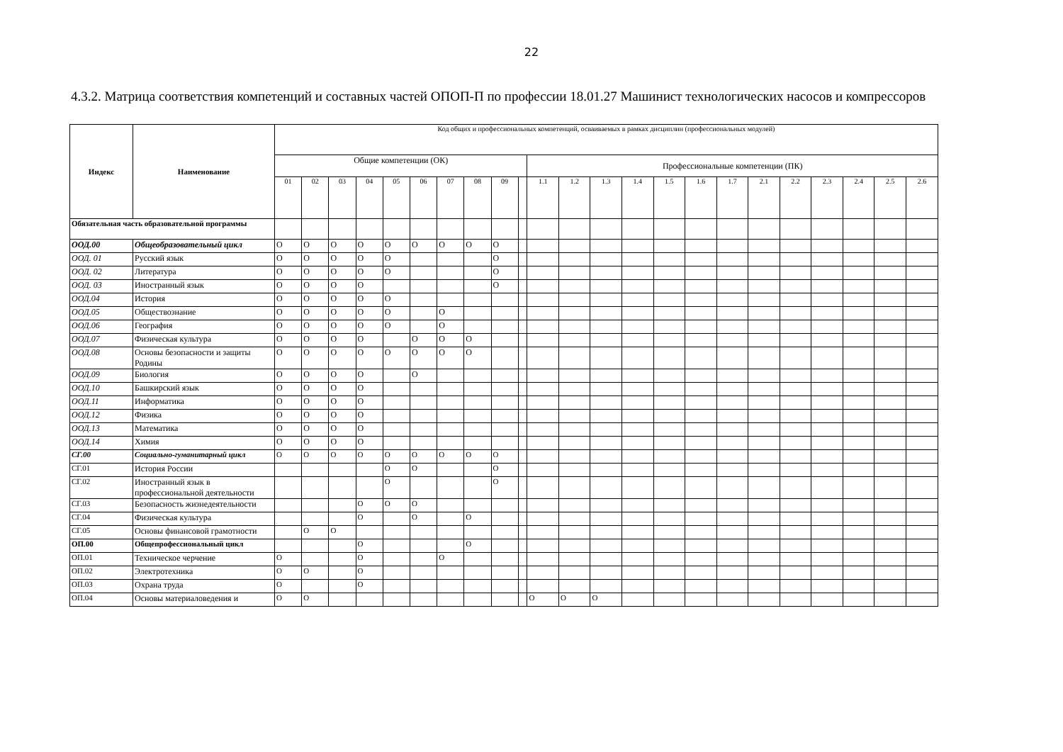22
4.3.2. Матрица соответствия компетенций и составных частей ОПОП-П по профессии 18.01.27 Машинист технологических насосов и компрессоров
| Индекс | Наименование | Код общих и профессиональных компетенций, осваиваемых в рамках дисциплин (профессиональных модулей) | | | | | | | | | | | | | | | | | | | | | | |
| | | Общие компетенции (ОК) | | | | | | | | | | Профессиональные компетенции (ПК) | | | | | | | | | | | | |
| | | 01 | 02 | 03 | 04 | 05 | 06 | 07 | 08 | 09 | | 1.1 | 1.2 | 1.3 | 1.4 | 1.5 | 1.6 | 1.7 | 2.1 | 2.2 | 2.3 | 2.4 | 2.5 | 2.6 |
| Обязательная часть образовательной программы | | | | | | | | | | | | | | | | | | | | | | | | |
| ООД.00 | Общеобразовательный цикл | О | О | О | О | О | О | О | О | О | | | | | | | | | | | | | | |
| ООД. 01 | Русский язык | О | О | О | О | О | | | | О | | | | | | | | | | | | | | |
| ООД. 02 | Литература | О | О | О | О | О | | | | О | | | | | | | | | | | | | | |
| ООД. 03 | Иностранный язык | О | О | О | О | | | | | О | | | | | | | | | | | | | | |
| ООД.04 | История | О | О | О | О | О | | | | | | | | | | | | | | | | | | |
| ООД.05 | Обществознание | О | О | О | О | О | | О | | | | | | | | | | | | | | | | |
| ООД.06 | География | О | О | О | О | О | | О | | | | | | | | | | | | | | | | |
| ООД.07 | Физическая культура | О | О | О | О | | О | О | О | | | | | | | | | | | | | | | |
| ООД.08 | Основы безопасности и защиты Родины | О | О | О | О | О | О | О | О | | | | | | | | | | | | | | | |
| ООД.09 | Биология | О | О | О | О | | О | | | | | | | | | | | | | | | | | |
| ООД.10 | Башкирский язык | О | О | О | О | | | | | | | | | | | | | | | | | | | |
| ООД.11 | Информатика | О | О | О | О | | | | | | | | | | | | | | | | | | | |
| ООД.12 | Физика | О | О | О | О | | | | | | | | | | | | | | | | | | | |
| ООД.13 | Математика | О | О | О | О | | | | | | | | | | | | | | | | | | | |
| ООД.14 | Химия | О | О | О | О | | | | | | | | | | | | | | | | | | | |
| СГ.00 | Социально-гуманитарный цикл | О | О | О | О | О | О | О | О | О | | | | | | | | | | | | | | |
| СГ.01 | История России | | | | | О | О | | | О | | | | | | | | | | | | | | |
| СГ.02 | Иностранный язык в профессиональной деятельности | | | | | О | | | | О | | | | | | | | | | | | | | |
| СГ.03 | Безопасность жизнедеятельности | | | | О | О | О | | | | | | | | | | | | | | | | | |
| СГ.04 | Физическая культура | | | | О | | О | | О | | | | | | | | | | | | | | | |
| СГ.05 | Основы финансовой грамотности | | О | О | | | | | | | | | | | | | | | | | | | | |
| ОП.00 | Общепрофессиональный цикл | | | | О | | | | О | | | | | | | | | | | | | | | |
| ОП.01 | Техническое черчение | О | | | О | | | О | | | | | | | | | | | | | | | | |
| ОП.02 | Электротехника | О | О | | О | | | | | | | | | | | | | | | | | | | |
| ОП.03 | Охрана труда | О | | | О | | | | | | | | | | | | | | | | | | | |
| ОП.04 | Основы материаловедения и | О | О | | | | | | | | | О | О | О | | | | | | | | | | |